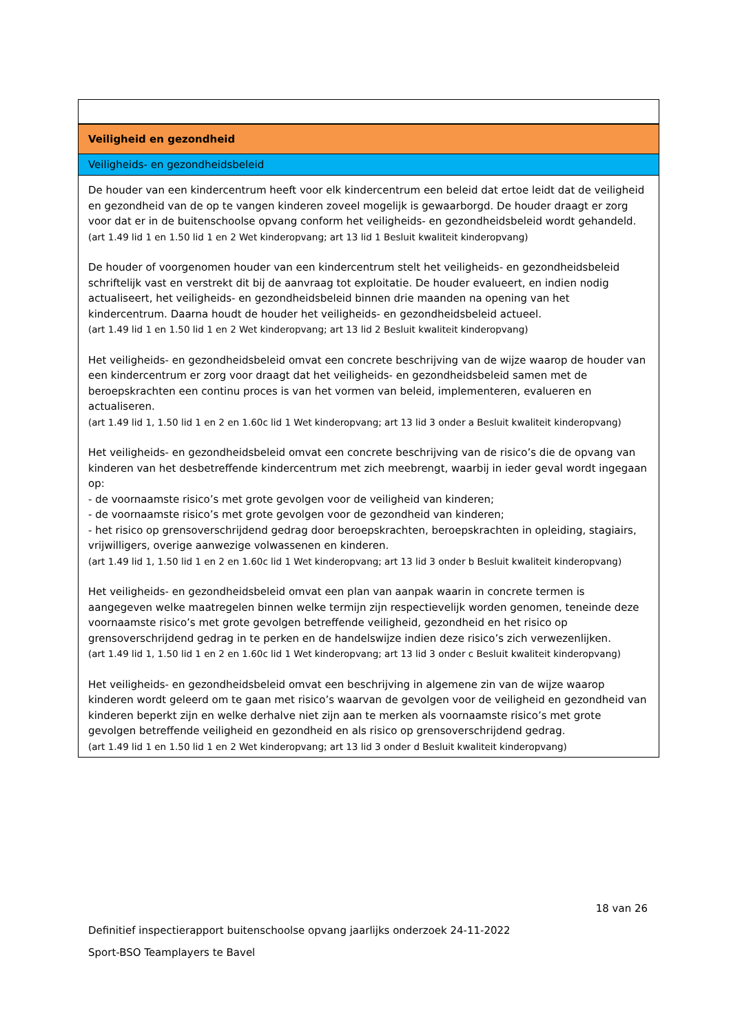Veiligheid en gezondheid
Veiligheids- en gezondheidsbeleid
De houder van een kindercentrum heeft voor elk kindercentrum een beleid dat ertoe leidt dat de veiligheid en gezondheid van de op te vangen kinderen zoveel mogelijk is gewaarborgd. De houder draagt er zorg voor dat er in de buitenschoolse opvang conform het veiligheids- en gezondheidsbeleid wordt gehandeld.
(art 1.49 lid 1 en 1.50 lid 1 en 2 Wet kinderopvang; art 13 lid 1 Besluit kwaliteit kinderopvang)
De houder of voorgenomen houder van een kindercentrum stelt het veiligheids- en gezondheidsbeleid schriftelijk vast en verstrekt dit bij de aanvraag tot exploitatie. De houder evalueert, en indien nodig actualiseert, het veiligheids- en gezondheidsbeleid binnen drie maanden na opening van het kindercentrum. Daarna houdt de houder het veiligheids- en gezondheidsbeleid actueel.
(art 1.49 lid 1 en 1.50 lid 1 en 2 Wet kinderopvang; art 13 lid 2 Besluit kwaliteit kinderopvang)
Het veiligheids- en gezondheidsbeleid omvat een concrete beschrijving van de wijze waarop de houder van een kindercentrum er zorg voor draagt dat het veiligheids- en gezondheidsbeleid samen met de beroepskrachten een continu proces is van het vormen van beleid, implementeren, evalueren en actualiseren.
(art 1.49 lid 1, 1.50 lid 1 en 2 en 1.60c lid 1 Wet kinderopvang; art 13 lid 3 onder a Besluit kwaliteit kinderopvang)
Het veiligheids- en gezondheidsbeleid omvat een concrete beschrijving van de risico’s die de opvang van kinderen van het desbetreffende kindercentrum met zich meebrengt, waarbij in ieder geval wordt ingegaan op:
- de voornaamste risico’s met grote gevolgen voor de veiligheid van kinderen;
- de voornaamste risico’s met grote gevolgen voor de gezondheid van kinderen;
- het risico op grensoverschrijdend gedrag door beroepskrachten, beroepskrachten in opleiding, stagiairs, vrijwilligers, overige aanwezige volwassenen en kinderen.
(art 1.49 lid 1, 1.50 lid 1 en 2 en 1.60c lid 1 Wet kinderopvang; art 13 lid 3 onder b Besluit kwaliteit kinderopvang)
Het veiligheids- en gezondheidsbeleid omvat een plan van aanpak waarin in concrete termen is aangegeven welke maatregelen binnen welke termijn zijn respectievelijk worden genomen, teneinde deze voornaamste risico’s met grote gevolgen betreffende veiligheid, gezondheid en het risico op grensoverschrijdend gedrag in te perken en de handelswijze indien deze risico’s zich verwezenlijken.
(art 1.49 lid 1, 1.50 lid 1 en 2 en 1.60c lid 1 Wet kinderopvang; art 13 lid 3 onder c Besluit kwaliteit kinderopvang)
Het veiligheids- en gezondheidsbeleid omvat een beschrijving in algemene zin van de wijze waarop kinderen wordt geleerd om te gaan met risico’s waarvan de gevolgen voor de veiligheid en gezondheid van kinderen beperkt zijn en welke derhalve niet zijn aan te merken als voornaamste risico’s met grote gevolgen betreffende veiligheid en gezondheid en als risico op grensoverschrijdend gedrag.
(art 1.49 lid 1 en 1.50 lid 1 en 2 Wet kinderopvang; art 13 lid 3 onder d Besluit kwaliteit kinderopvang)
18 van 26
Definitief inspectierapport buitenschoolse opvang jaarlijks onderzoek 24-11-2022
Sport-BSO Teamplayers te Bavel